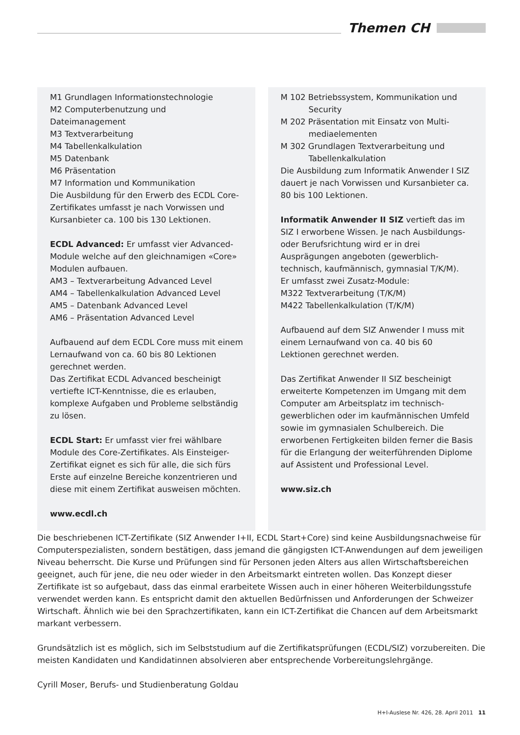Themen CH
M1 Grundlagen Informationstechnologie
M2 Computerbenutzung und Dateimanagement
M3 Textverarbeitung
M4 Tabellenkalkulation
M5 Datenbank
M6 Präsentation
M7 Information und Kommunikation
Die Ausbildung für den Erwerb des ECDL Core-Zertifikates umfasst je nach Vorwissen und Kursanbieter ca. 100 bis 130 Lektionen.
ECDL Advanced: Er umfasst vier Advanced-Module welche auf den gleichnamigen «Core» Modulen aufbauen.
AM3 – Textverarbeitung Advanced Level
AM4 – Tabellenkalkulation Advanced Level
AM5 – Datenbank Advanced Level
AM6 – Präsentation Advanced Level
Aufbauend auf dem ECDL Core muss mit einem Lernaufwand von ca. 60 bis 80 Lektionen gerechnet werden.
Das Zertifikat ECDL Advanced bescheinigt vertiefte ICT-Kenntnisse, die es erlauben, komplexe Aufgaben und Probleme selbständig zu lösen.
ECDL Start: Er umfasst vier frei wählbare Module des Core-Zertifikates. Als Einsteiger-Zertifikat eignet es sich für alle, die sich fürs Erste auf einzelne Bereiche konzentrieren und diese mit einem Zertifikat ausweisen möchten.
www.ecdl.ch
M 102 Betriebssystem, Kommunikation und
Security
M 202 Präsentation mit Einsatz von Multi-
mediaelementen
M 302 Grundlagen Textverarbeitung und
Tabellenkalkulation
Die Ausbildung zum Informatik Anwender I SIZ dauert je nach Vorwissen und Kursanbieter ca. 80 bis 100 Lektionen.
Informatik Anwender II SIZ vertieft das im SIZ I erworbene Wissen. Je nach Ausbildungs- oder Berufsrichtung wird er in drei Ausprägungen angeboten (gewerblich-technisch, kaufmännisch, gymnasial T/K/M).
Er umfasst zwei Zusatz-Module:
M322 Textverarbeitung (T/K/M)
M422 Tabellenkalkulation (T/K/M)
Aufbauend auf dem SIZ Anwender I muss mit einem Lernaufwand von ca. 40 bis 60 Lektionen gerechnet werden.
Das Zertifikat Anwender II SIZ bescheinigt erweiterte Kompetenzen im Umgang mit dem Computer am Arbeitsplatz im technisch-gewerblichen oder im kaufmännischen Umfeld sowie im gymnasialen Schulbereich. Die erworbenen Fertigkeiten bilden ferner die Basis für die Erlangung der weiterführenden Diplome auf Assistent und Professional Level.
www.siz.ch
Die beschriebenen ICT-Zertifikate (SIZ Anwender I+II, ECDL Start+Core) sind keine Ausbildungsnachweise für Computerspezialisten, sondern bestätigen, dass jemand die gängigsten ICT-Anwendungen auf dem jeweiligen Niveau beherrscht. Die Kurse und Prüfungen sind für Personen jeden Alters aus allen Wirtschaftsbereichen geeignet, auch für jene, die neu oder wieder in den Arbeitsmarkt eintreten wollen. Das Konzept dieser Zertifikate ist so aufgebaut, dass das einmal erarbeitete Wissen auch in einer höheren Weiterbildungsstufe verwendet werden kann. Es entspricht damit den aktuellen Bedürfnissen und Anforderungen der Schweizer Wirtschaft. Ähnlich wie bei den Sprachzertifikaten, kann ein ICT-Zertifikat die Chancen auf dem Arbeitsmarkt markant verbessern.
Grundsätzlich ist es möglich, sich im Selbststudium auf die Zertifikatsprüfungen (ECDL/SIZ) vorzubereiten. Die meisten Kandidaten und Kandidatinnen absolvieren aber entsprechende Vorbereitungslehrgänge.
Cyrill Moser, Berufs- und Studienberatung Goldau
H+I-Auslese Nr. 426, 28. April 2011 11